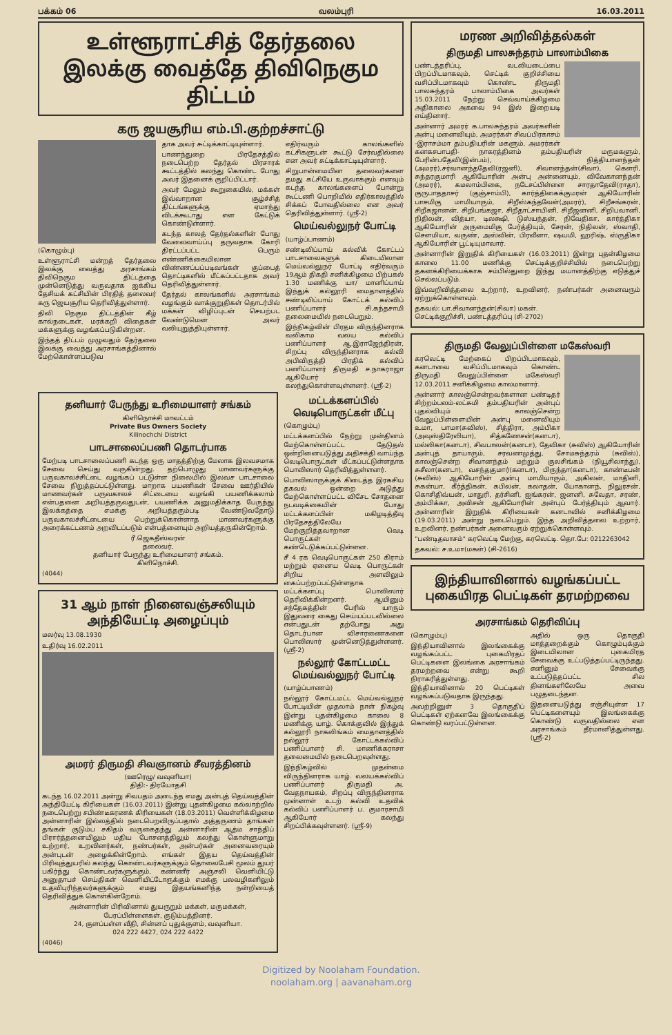பக்கம் 06 வலம்புரி 16.03.2011
உள்ளூராட்சித் தேர்தலை இலக்கு வைத்தே திவிநெகும திட்டம்
கரு ஜயசூரிய எம்.பி.குற்றச்சாட்டு
(கொழும்பு)
உள்ளூராட்சி மன்றத் தேர்தலை இலக்கு வைத்து அரசாங்கம் திவிநெகும திட்டத்தை முன்னெடுத்து வருவதாக ஐக்கிய தேசியக் கட்சியின் பிரதித் தலைவர் கரு ஜெயசூரிய தெரிவித்துள்ளார்.
திவி நெகும திட்டத்தின் கீழ் கால்நடைகள், மரக்கறி விதைகள் மக்களுக்கு வழங்கப்படுகின்றன.
இந்தத் திட்டம் முழுவதும் தேர்தலை இலக்கு வைத்து அரசாங்கத்தினால் மேற்கொள்ளப்படுவ
தாக அவர் சுட்டிக்காட்டியுள்ளார்.
பாணந்துறை பிரதேசத்தில் நடைபெற்ற தேர்தல் பிரசாரக் கூட்டத்தில் கலந்து கொண்ட போது அவர் இதனைக் குறிப்பிட்டார்.
அவர் மேலும் கூறுகையில், மக்கள் இவ்வாறான சூழ்ச்சித் திட்டங்களுக்கு ஏமாந்து விடக்கூடாது என கேட்டுக் கொண்டுள்ளார்.
கடந்த காலத் தேர்தல்களின் போது வேலைவாய்ப்பு தருவதாக கோரி திரட்டப்பட்ட பெரும் எண்ணிக்கையிலான விண்ணப்பப்படிவங்கள் குப்பைத் தொட்டிகளில் மீட்கப்பட்டதாக அவர் தெரிவித்துள்ளார்.
தேர்தல் காலங்களில் அரசாங்கம் வழங்கும் வாக்குறுதிகள் தொடர்பில் மக்கள் விழிப்புடன் செயற்பட வேண்டுமென அவர் வலியுறுத்தியுள்ளார்.
எதிர்வரும் காலங்களில் கட்சிகளுடன் கூட்டு சேர்வதில்லை என அவர் சுட்டிக்காட்டியுள்ளார்.
சிறுபான்மையின தலைவர்களை தமது கட்சியே உருவாக்கும் எனவும் கடந்த காலங்களைப் போன்று கூட்டணி பொறியில் எதிர்காலத்தில் சிக்கப் போவதில்லை என அவர் தெரிவித்துள்ளார். (ஸ்ரீ-2)
மெய்வல்லுநர் போட்டி
(யாழ்ப்பாணம்)
சண்டிலிப்பாய் கல்விக் கோட்டப் பாடசாலைகளுக் கிடையிலான மெய்வல்லுநர் போட்டி எதிர்வரும் 19ஆம் திகதி சனிக்கிழமை பிற்பகல் 1.30 மணிக்கு யா/ மானிப்பாய் இந்துக் கல்லூரி மைதானத்தில் சண்டிலிப்பாய் கோட்டக் கல்விப் பணிப்பாளர் சி.கந்தசாமி தலைமையில் நடைபெறும்.
இந்நிகழ்வின் பிரதம விருந்தினராக வலிகாம வலய கல்விப் பணிப்பாளர் ஆ.இராஜேந்திரன், சிறப்பு விருந்தினராக கல்வி அபிவிருத்தி பிரதிக் கல்விப் பணிப்பாளர் திருமதி ச.நாகராஜா ஆகியோர் கலந்துகொள்ளவுள்ளனர். (ஸ்ரீ-2)
தனியார் பேருந்து உரிமையாளர் சங்கம்
கிளிநொச்சி மாவட்டம்
Private Bus Owners Society
Kilinochchi District
பாடசாலைப்பணி தொடர்பாக
மேற்படி பாடசாலைப்பணி கடந்த ஒரு மாதத்திற்கு மேலாக இலவசமாக சேவை செய்து வருகின்றது. தற்பொழுது மாணவர்களுக்கு பருவகாலச்சிட்டை வழங்கப் பட்டுள்ள நிலையில் இலவச பாடசாலை சேவை நிறுத்தப்பட்டுள்ளது. மாறாக பயணிகள் சேவை ஊர்தியில் மாணவர்கள் பருவகாலச் சிட்டையை வழங்கி பயணிக்கலாம் என்பதனை அறியத்தருவதுடன், பயணிக்க அனுமதிக்காத பேருந்து இலக்கத்தை எமக்கு அறியத்தரும்படி வேண்டுவதோடு பருவகாலச்சிட்டையை பெற்றுக்கொள்ளாத மாணவர்களுக்கு அரைக்கட்டணம் அறவிடப்படும் என்பத்னையும் அறியத்தருகின்றோம்.
ரீ.ஜெகதீஸ்வரன்
தலைவர்,
தனியார் பேருந்து உரிமையாளர் சங்கம்.
கிளிநொச்சி.
(4044)
31 ஆம் நாள் நினைவஞ்சலியும் அந்தியேட்டி அழைப்பும்
மலர்வு 13.08.1930
உதிர்வு 16.02.2011
அமரர் திருமதி சிவஞானம் சீவரத்தினம்
(ஊரெழு/ வவுனியா)
திதி:- திரயோதசி
கடந்த 16.02.2011 அன்று சிவபதம் அடைந்த எமது அன்புத் தெய்வத்தின் அந்தியேட்டி கிரியைகள் (16.03.2011) இன்று புதன்கிழமை கல்லாற்றில் நடைபெற்று சபிண்டீகரணக் கிரியைகள் (18.03.2011) வெள்ளிக்கிழமை அன்னாரின் இல்லத்தில் நடைபெறவிருப்பதால் அத்தருணம் தாங்கள் தங்கள் குடும்ப சகிதம் வருகைதந்து அன்னாரின் ஆத்ம சாந்திப் பிரார்த்தனையிலும் மதிய போசனத்திலும் கலந்து கொள்ளுமாறு உற்றார், உறவினர்கள், நண்பர்கள், அன்பர்கள் அனைவரையும் அன்புடன் அழைக்கின்றோம். எங்கள் இதய தெய்வத்தின் பிரிவுத்துயரில் கலந்து கொண்டவர்களுக்கும் தொலைபேசி மூலம் துயர் பகிர்ந்து கொண்டவர்களுக்கும், கண்ணீர் அஞ்சலி வெளியிட்டு அனுதாபச் செய்திகள் வெளியிட்டோருக்கும் எமக்கு பலவழிகளிலும் உதவிபுரிந்தவர்களுக்கும் எமது இதயங்கனிந்த நன்றியைத் தெரிவித்துக் கொள்கின்றோம்.
அன்னாரின் பிரிவினால் துயருறும் மக்கள், மருமக்கள், பேரப்பிள்ளைகள், குடும்பத்தினர்.
24, குளப்பள்ள வீதி, சின்னப் புதுக்குளம், வவுனியா.
024 222 4427, 024 222 4422
(4046)
மட்டக்களப்பில் வெடிபொருட்கள் மீட்பு
(கொழும்பு)
மட்டக்களப்பில் நேற்று முன்தினம் மேற்கொள்ளப்பட்ட தேடுதல் ஒன்றினையடுத்து அதிசக்தி வாய்ந்த வெடிபொருட்கள் மீட்கப்பட்டுள்ளதாக பொலிஸார் தெரிவித்துள்ளனர்.
பொலிஸாருக்குக் கிடைத்த இரகசிய தகவல் ஒன்றை அடுத்து மேற்கொள்ளப்பட்ட விசேட சோதனை நடவடிக்கையின் போது மட்டக்களப்பின் மகிழடித்தீவு பிரதேசத்திலேயே மேற்குறித்தவாறான வெடி பொருட்கள் கண்டெடுக்கப்பட்டுள்ளன.
சீ 4 ரக வெடிபொருட்கள் 250 கிராம் மற்றும் ஏனைய வெடி பொருட்கள் சிறிய அளவிலும் கைப்பற்றப்பட்டுள்ளதாக மட்டக்களப்பு பொலிஸார் தெரிவிக்கின்றனர். ஆயினும் சந்தேகத்தின் பேரில் யாரும் இதுவரை கைது செய்யப்படவில்லை என்பதுடன் தற்போது அது தொடர்பான விசாரணைகளை பொலிஸார் முன்னெடுத்துள்ளனர். (ஸ்ரீ-2)
நல்லூர் கோட்டமட்ட மெய்வல்லுநர் போட்டி
(யாழ்ப்பாணம்)
நல்லூர் கோட்டமட்ட மெய்வல்லுநர் போட்டியின் முதலாம் நாள் நிகழ்வு இன்று புதன்கிழமை காலை 8 மணிக்கு யாழ். கொக்குவில் இந்துக் கல்லூரி நாகலிங்கம் மைதானத்தில் நல்லூர் கோட்டக்கல்விப் பணிப்பாளர் சி. மாணிக்கராசா தலைமையில் நடைபெறவுள்ளது.
இந்நிகழ்வில் முதன்மை விருந்தினராக யாழ். வலயக்கல்விப் பணிப்பாளர் திருமதி அ. வேதநாயகம், சிறப்பு விருந்தினராக முன்னாள் உடற் கல்வி உதவிக் கல்விப் பணிப்பாளர் ப. குமாரசாமி ஆகியோர் கலந்து சிறப்பிக்கவுள்ளனர். (ஸ்ரீ-9)
மரண அறிவித்தல்கள்
திருமதி பாலசுந்தரம் பாலாம்பிகை
பண்டத்தரிப்பு, வடலியடைப்பை பிறப்பிடமாகவும், செட்டிக் குறிச்சியை வசிப்பிடமாகவும் கொண்ட திருமதி பாலசுந்தரம் பாலாம்பிகை அவர்கள் 15.03.2011 நேற்று செவ்வாய்க்கிழமை அதிகாலை அகவை 94 இல் இறையடி எய்தினார்.
அன்னார் அமரர் க.பாலசுந்தரம் அவர்களின் அன்பு மனைவியும், அமரர்கள் சிவப்பிரகாசம் -இராசம்மா தம்பதியரின் மகளும், அமரர்கள் கனகசபாபதி- நாகரத்தினம் தம்பதியரின் மருமகளும், பேரின்பதேவி(இன்பம்), நித்தியானந்தன் (அமரர்),சர்வானந்ததேவி(ரஜனி), சிவானந்தன்(சிவா), கௌரி, சுந்தரகுமாரி ஆகியோரின் அன்பு அன்னையும், விவேகானந்தன் (அமரர்), கமலாம்பிகை, நடேசப்பிள்ளை சாரதாதேவி(ராதா), குருபாததாசர் (குஞ்சாம்பி), கார்த்திகைக்குமரன் ஆகியோரின் பாசமிகு மாமியாரும், சிறீஸ்கந்தவேள்(அமரர்), சிறீசங்கரன், சிறீகஜானன், சிறிபங்கஜா, சிறீதாட்சாயினி, சிறீஜனனி, சிறிபவானி, நிதிலன், வித்யா, டிலக்ஷி, டுஸ்யந்தன், நிவேதிகா, கார்த்திகா ஆகியோரின் அருமைமிகு பேர்த்தியும், சேரன், நிதிலன், ஸ்வாதி, சௌமியா, வருண், அஸ்வின், பிரவீனா, ஷயமி, ஹரிஷ், ஸ்ருதிகா ஆகியோரின் பூட்டியுமாவார்.
அன்னாரின் இறுதிக் கிரியைகள் (16.03.2011) இன்று புதன்கிழமை காலை 11.00 மணிக்கு செட்டிக்குறிச்சியில் நடைபெற்று தகனக்கிரியைக்காக சம்பில்துறை இந்து மயானத்திற்கு எடுத்துச் செல்லப்படும்.
இவ்வறிவித்தலை உற்றார், உறவினர், நண்பர்கள் அனைவரும் ஏற்றுக்கொள்ளவும்.
தகவல்: பா.சிவானந்தன்(சிவா) மகன்.
செட்டிக்குறிச்சி, பண்டத்தரிப்பு (சி-2702)
திருமதி வேலுப்பிள்ளை மகேஸ்வரி
கரவெட்டி மேற்கைப் பிறப்பிடமாகவும், கனடாவை வசிப்பிடமாகவும் கொண்ட திருமதி வேலுப்பிள்ளை மகேஸ்வரி 12.03.2011 சனிக்கிழமை காலமானார்.
அன்னார் காலஞ்சென்றவர்களான பண்டிதர் சிற்றம்பலம்-லட்சுமி தம்பதியரின் அன்புப் புதல்வியும் காலஞ்சென்ற வேலுப்பிள்ளையின் அன்பு மனைவியும் உமா, பாமா(சுவிஸ்), சித்திரா, அம்பிகா (அவுஸ்திரேலியா), சித்கணேசன்(கனடா), மல்லிகா(கனடா), சிவபாலன்(கனடா), தேவிகா (சுவிஸ்) ஆகியோரின் அன்புத் தாயாரும், சரவணமுத்து, சோமசுந்தரம் (சுவிஸ்), காலஞ்சென்ற சிவானந்தம் மற்றும் குலசிங்கம் (நியூசிலாந்து), சுசீலா(கனடா), வசந்தகுமார்(கனடா), பிருந்தா(கனடா), காண்டீபன் (சுவிஸ்) ஆகியோரின் அன்பு மாமியாரும், அகிலன், மாதினி, சுகன்யா, கீர்த்திகன், கபிலன், கலாதன், யோகானந், நிலுரசன், கொசிதிவ்யன், மாதுரி, தர்சினி, ஐங்கரன், ஜனனி, சுவேதா, சரண், அம்பிக்கா, அவிசன் ஆகியோரின் அன்புப் பேர்த்தியும் ஆவார். அன்னாரின் இறுதிக் கிரியைகள் கனடாவில் சனிக்கிழமை (19.03.2011) அன்று நடைபெறும். இந்த அறிவித்தலை உற்றார், உறவினர், நண்பர்கள் அனைவரும் ஏற்றுக்கொள்ளவும்.
"பண்டிதவாசம்" கரவெட்டி மேற்கு, கரவெட்டி. தொ.பே: 0212263042
தகவல்: ச.உமா(மகள்) (சி-2616)
இந்தியாவினால் வழங்கப்பட்ட புகையிரத பெட்டிகள் தரமற்றவை
அரசாங்கம் தெரிவிப்பு
(கொழும்பு)
இந்தியாவினால் இலங்கைக்கு வழங்கப்பட்ட புகையிரதப் பெட்டிகளை இலங்கை அரசாங்கம் தரமற்றவை என்று கூறி நிராகரித்துள்ளது. இந்தியாவினால் 20 பெட்டிகள் வழங்கப்படுவதாக இருந்தது.
அவற்றினுள் 3 தொகுதிப் பெட்டிகள் ஏற்கனவே இலங்கைக்கு கொண்டு வரப்பட்டுள்ளன.
அதில் ஒரு தொகுதி மாத்தறைக்கும் கொழும்புக்கும் இடையிலான புகையிரத சேவைக்கு உட்படுத்தப்பட்டிருந்தது. எனினும் சேவைக்கு உட்படுத்தப்பட்ட சில தினங்களிலேயே அவை பழுதடைந்தன.
இதனையடுத்து எஞ்சியுள்ள 17 பெட்டிகளையும் இலங்கைக்கு கொண்டு வருவதில்லை என அரசாங்கம் தீர்மானித்துள்ளது. (ஸ்ரீ-2)
Digitized by Noolaham Foundation.
noolaham.org | aavanaham.org